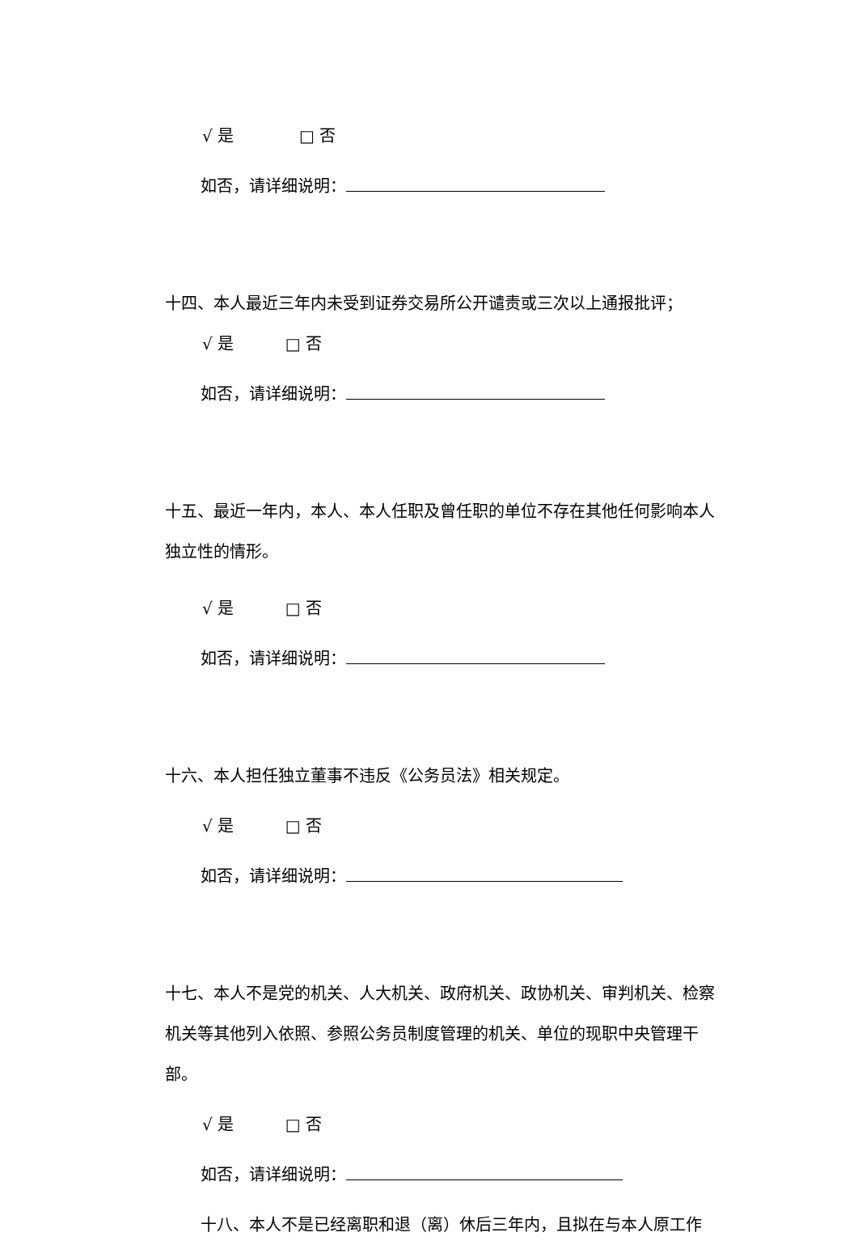√ 是 □ 否
如否，请详细说明：
十四、本人最近三年内未受到证券交易所公开谴责或三次以上通报批评；
√ 是 □ 否
如否，请详细说明：
十五、最近一年内，本人、本人任职及曾任职的单位不存在其他任何影响本人独立性的情形。
√ 是 □ 否
如否，请详细说明：
十六、本人担任独立董事不违反《公务员法》相关规定。
√ 是 □ 否
如否，请详细说明：
十七、本人不是党的机关、人大机关、政府机关、政协机关、审判机关、检察机关等其他列入依照、参照公务员制度管理的机关、单位的现职中央管理干部。
√ 是 □ 否
如否，请详细说明：
十八、本人不是已经离职和退（离）休后三年内，且拟在与本人原工作